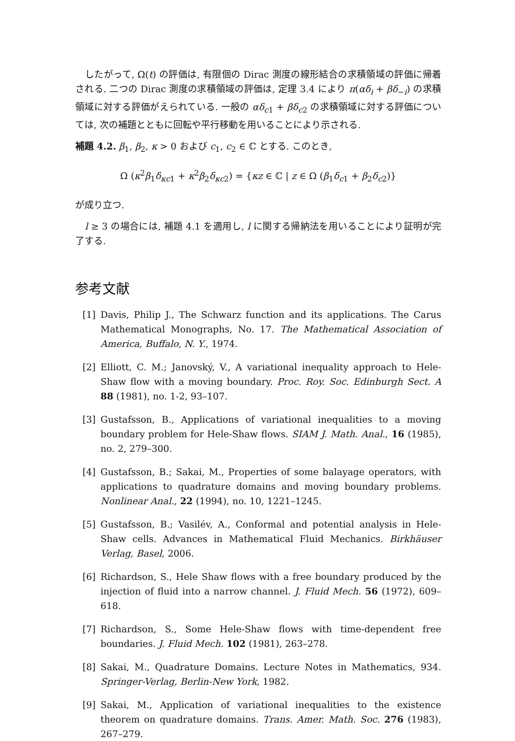したがって, Ω(t) の評価は, 有限個の Dirac 測度の線形結合の求積領域の評価に帰着される. 二つの Dirac 測度の求積領域の評価は, 定理 3.4 により π(αδ<sub>i</sub> + βδ<sub>−i</sub>) の求積領域に対する評価がえられている. 一般の αδ<sub>c1</sub> + βδ<sub>c2</sub> の求積領域に対する評価については, 次の補題とともに回転や平行移動を用いることにより示される.
補題 4.2. β<sub>1</sub>, β<sub>2</sub>, κ > 0 および c<sub>1</sub>, c<sub>2</sub> ∈ ℂ とする. このとき,
Ω (κ<sup>2</sup>β<sub>1</sub>δ<sub>κc1</sub> + κ<sup>2</sup>β<sub>2</sub>δ<sub>κc2</sub>) = {κz ∈ ℂ | z ∈ Ω (β<sub>1</sub>δ<sub>c1</sub> + β<sub>2</sub>δ<sub>c2</sub>)}
が成り立つ.
l ≥ 3 の場合には, 補題 4.1 を適用し, l に関する帰納法を用いることにより証明が完了する.
参考文献
[1] Davis, Philip J., The Schwarz function and its applications. The Carus Mathematical Monographs, No. 17. The Mathematical Association of America, Buffalo, N. Y., 1974.
[2] Elliott, C. M.; Janovský, V., A variational inequality approach to Hele-Shaw flow with a moving boundary. Proc. Roy. Soc. Edinburgh Sect. A 88 (1981), no. 1-2, 93–107.
[3] Gustafsson, B., Applications of variational inequalities to a moving boundary problem for Hele-Shaw flows. SIAM J. Math. Anal., 16 (1985), no. 2, 279–300.
[4] Gustafsson, B.; Sakai, M., Properties of some balayage operators, with applications to quadrature domains and moving boundary problems. Nonlinear Anal., 22 (1994), no. 10, 1221–1245.
[5] Gustafsson, B.; Vasilév, A., Conformal and potential analysis in Hele-Shaw cells. Advances in Mathematical Fluid Mechanics. Birkhäuser Verlag, Basel, 2006.
[6] Richardson, S., Hele Shaw flows with a free boundary produced by the injection of fluid into a narrow channel. J. Fluid Mech. 56 (1972), 609–618.
[7] Richardson, S., Some Hele-Shaw flows with time-dependent free boundaries. J. Fluid Mech. 102 (1981), 263–278.
[8] Sakai, M., Quadrature Domains. Lecture Notes in Mathematics, 934. Springer-Verlag, Berlin-New York, 1982.
[9] Sakai, M., Application of variational inequalities to the existence theorem on quadrature domains. Trans. Amer. Math. Soc. 276 (1983), 267–279.